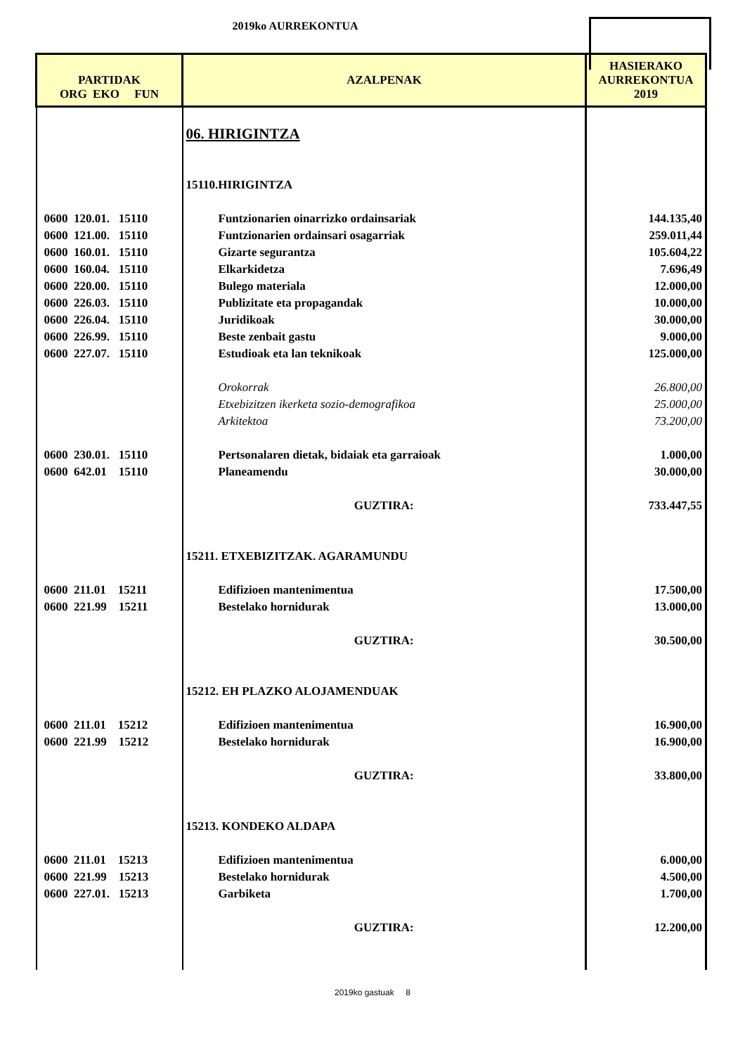2019ko AURREKONTUA
| PARTIDAK ORG EKO FUN | AZALPENAK | HASIERAKO AURREKONTUA 2019 |
| --- | --- | --- |
| | 06. HIRIGINTZA | |
| | 15110.HIRIGINTZA | |
| 0600 120.01. 15110 | Funtzionarien oinarrizko ordainsariak | 144.135,40 |
| 0600 121.00. 15110 | Funtzionarien ordainsari osagarriak | 259.011,44 |
| 0600 160.01. 15110 | Gizarte segurantza | 105.604,22 |
| 0600 160.04. 15110 | Elkarkidetza | 7.696,49 |
| 0600 220.00. 15110 | Bulego materiala | 12.000,00 |
| 0600 226.03. 15110 | Publizitate eta propagandak | 10.000,00 |
| 0600 226.04. 15110 | Juridikoak | 30.000,00 |
| 0600 226.99. 15110 | Beste zenbait gastu | 9.000,00 |
| 0600 227.07. 15110 | Estudioak eta lan teknikoak | 125.000,00 |
| | Orokorrak | 26.800,00 |
| | Etxebizitzen ikerketa sozio-demografikoa | 25.000,00 |
| | Arkitektoa | 73.200,00 |
| 0600 230.01. 15110 | Pertsonalaren dietak, bidaiak eta garraioak | 1.000,00 |
| 0600 642.01 15110 | Planeamendu | 30.000,00 |
| | GUZTIRA: | 733.447,55 |
| | 15211. ETXEBIZITZAK. AGARAMUNDU | |
| 0600 211.01 15211 | Edifizioen mantenimentua | 17.500,00 |
| 0600 221.99 15211 | Bestelako hornidurak | 13.000,00 |
| | GUZTIRA: | 30.500,00 |
| | 15212. EH PLAZKO ALOJAMENDUAK | |
| 0600 211.01 15212 | Edifizioen mantenimentua | 16.900,00 |
| 0600 221.99 15212 | Bestelako hornidurak | 16.900,00 |
| | GUZTIRA: | 33.800,00 |
| | 15213. KONDEKO ALDAPA | |
| 0600 211.01 15213 | Edifizioen mantenimentua | 6.000,00 |
| 0600 221.99 15213 | Bestelako hornidurak | 4.500,00 |
| 0600 227.01. 15213 | Garbiketa | 1.700,00 |
| | GUZTIRA: | 12.200,00 |
2019ko gastuak 8